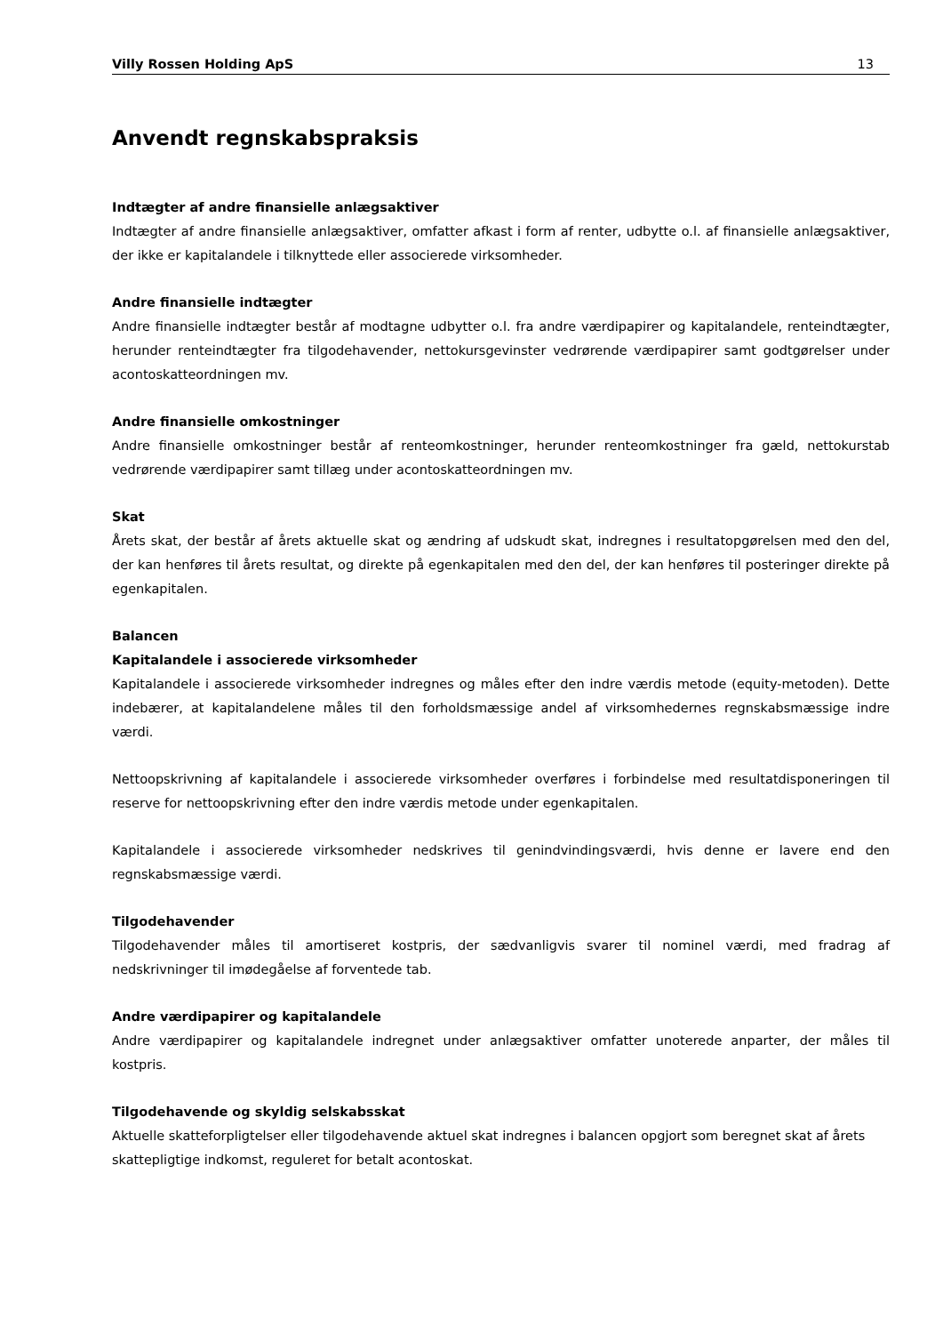Villy Rossen Holding ApS 13
Anvendt regnskabspraksis
Indtægter af andre finansielle anlægsaktiver
Indtægter af andre finansielle anlægsaktiver, omfatter afkast i form af renter, udbytte o.l. af finansielle anlægsaktiver, der ikke er kapitalandele i tilknyttede eller associerede virksomheder.
Andre finansielle indtægter
Andre finansielle indtægter består af modtagne udbytter o.l. fra andre værdipapirer og kapitalandele, renteindtægter, herunder renteindtægter fra tilgodehavender, nettokursgevinster vedrørende værdipapirer samt godtgørelser under acontoskatteordningen mv.
Andre finansielle omkostninger
Andre finansielle omkostninger består af renteomkostninger, herunder renteomkostninger fra gæld, nettokurstab vedrørende værdipapirer samt tillæg under acontoskatteordningen mv.
Skat
Årets skat, der består af årets aktuelle skat og ændring af udskudt skat, indregnes i resultatopgørelsen med den del, der kan henføres til årets resultat, og direkte på egenkapitalen med den del, der kan henføres til posteringer direkte på egenkapitalen.
Balancen
Kapitalandele i associerede virksomheder
Kapitalandele i associerede virksomheder indregnes og måles efter den indre værdis metode (equity-metoden). Dette indebærer, at kapitalandelene måles til den forholdsmæssige andel af virksomhedernes regnskabsmæssige indre værdi.
Nettoopskrivning af kapitalandele i associerede virksomheder overføres i forbindelse med resultatdisponeringen til reserve for nettoopskrivning efter den indre værdis metode under egenkapitalen.
Kapitalandele i associerede virksomheder nedskrives til genindvindingsværdi, hvis denne er lavere end den regnskabsmæssige værdi.
Tilgodehavender
Tilgodehavender måles til amortiseret kostpris, der sædvanligvis svarer til nominel værdi, med fradrag af nedskrivninger til imødegåelse af forventede tab.
Andre værdipapirer og kapitalandele
Andre værdipapirer og kapitalandele indregnet under anlægsaktiver omfatter unoterede anparter, der måles til kostpris.
Tilgodehavende og skyldig selskabsskat
Aktuelle skatteforpligtelser eller tilgodehavende aktuel skat indregnes i balancen opgjort som beregnet skat af årets skattepligtige indkomst, reguleret for betalt acontoskat.